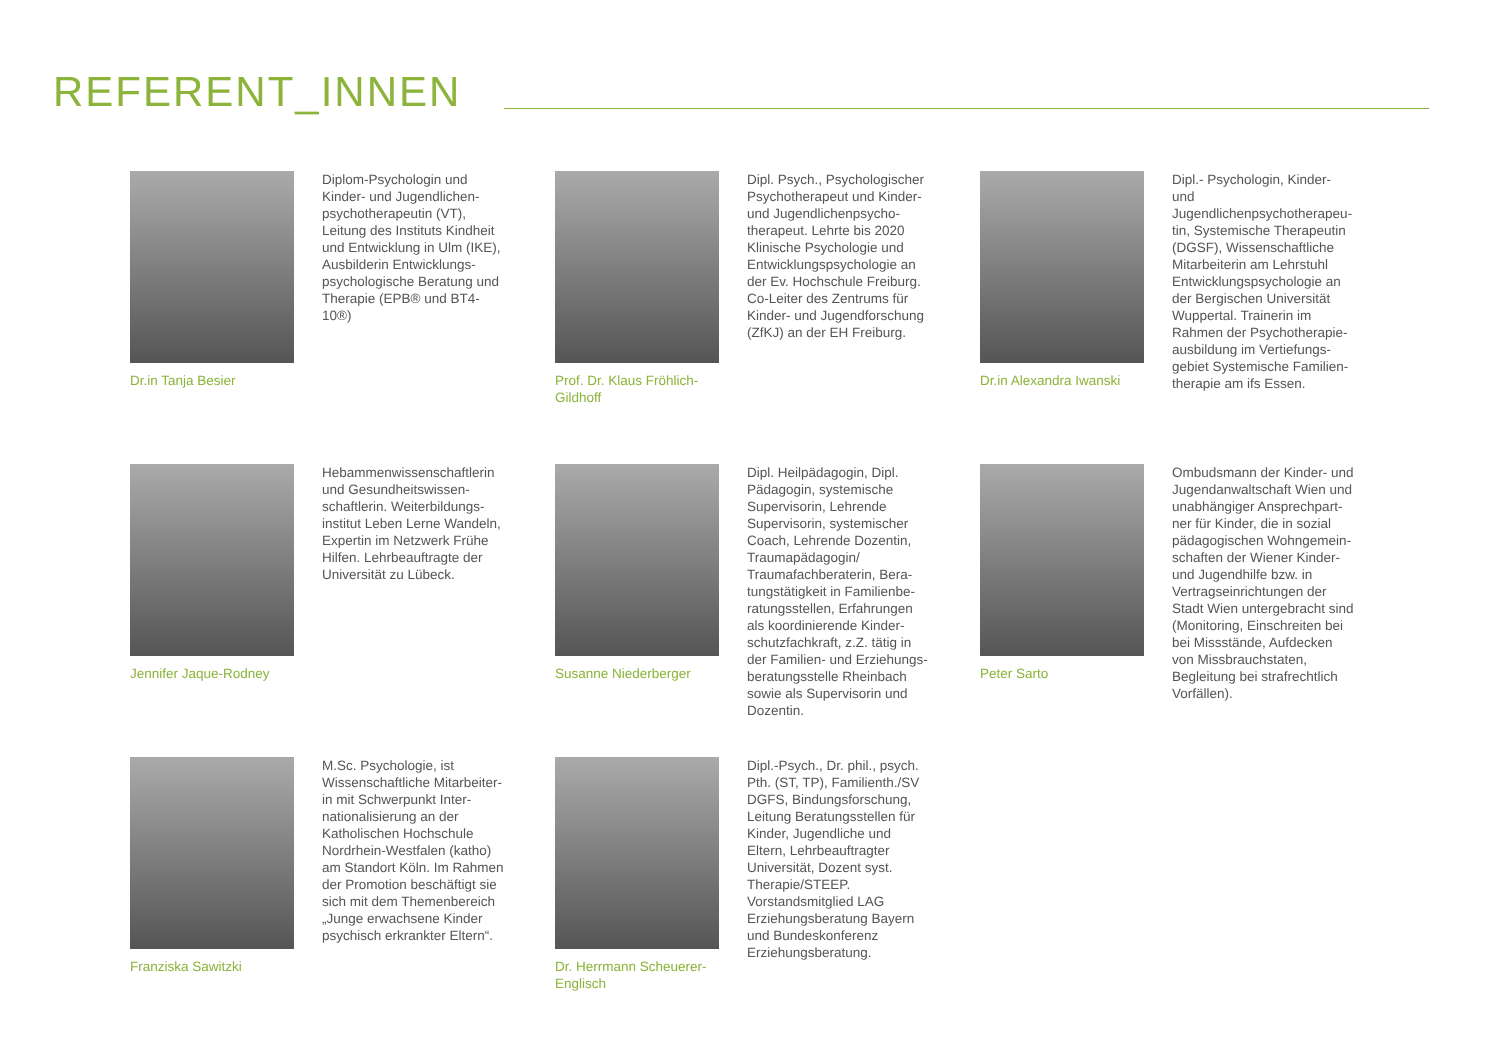REFERENT_INNEN
Dr.in Tanja Besier
Diplom-Psychologin und Kinder- und Jugendlichen-psychotherapeutin (VT), Leitung des Instituts Kindheit und Entwicklung in Ulm (IKE), Ausbilderin Entwicklungs-psychologische Beratung und Therapie (EPB® und BT4-10®)
Prof. Dr. Klaus Fröhlich-Gildhoff
Dipl. Psych., Psychologischer Psychotherapeut und Kinder- und Jugendlichenpsycho-therapeut. Lehrte bis 2020 Klinische Psychologie und Entwicklungspsychologie an der Ev. Hochschule Freiburg. Co-Leiter des Zentrums für Kinder- und Jugendforschung (ZfKJ) an der EH Freiburg.
Dr.in Alexandra Iwanski
Dipl.- Psychologin, Kinder- und Jugendlichenpsychotherapeu-tin, Systemische Therapeutin (DGSF), Wissenschaftliche Mitarbeiterin am Lehrstuhl Entwicklungspsychologie an der Bergischen Universität Wuppertal. Trainerin im Rahmen der Psychotherapie-ausbildung im Vertiefungs-gebiet Systemische Familien-therapie am ifs Essen.
Jennifer Jaque-Rodney
Hebammenwissenschaftlerin und Gesundheitswissen-schaftlerin. Weiterbildungs-institut Leben Lerne Wandeln, Expertin im Netzwerk Frühe Hilfen. Lehrbeauftragte der Universität zu Lübeck.
Susanne Niederberger
Dipl. Heilpädagogin, Dipl. Pädagogin, systemische Supervisorin, Lehrende Supervisorin, systemischer Coach, Lehrende Dozentin, Traumapädagogin/ Traumafachberaterin, Bera-tungstätigkeit in Familienbe-ratungsstellen, Erfahrungen als koordinierende Kinder-schutzfachkraft, z.Z. tätig in der Familien- und Erziehungs-beratungsstelle Rheinbach sowie als Supervisorin und Dozentin.
Peter Sarto
Ombudsmann der Kinder- und Jugendanwaltschaft Wien und unabhängiger Ansprechpart-ner für Kinder, die in sozial pädagogischen Wohngemein-schaften der Wiener Kinder- und Jugendhilfe bzw. in Vertragseinrichtungen der Stadt Wien untergebracht sind (Monitoring, Einschreiten bei bei Missstände, Aufdecken von Missbrauchstaten, Begleitung bei strafrechtlich Vorfällen).
Franziska Sawitzki
M.Sc. Psychologie, ist Wissenschaftliche Mitarbeiter-in mit Schwerpunkt Inter-nationalisierung an der Katholischen Hochschule Nordrhein-Westfalen (katho) am Standort Köln. Im Rahmen der Promotion beschäftigt sie sich mit dem Themenbereich „Junge erwachsene Kinder psychisch erkrankter Eltern“.
Dr. Herrmann Scheuerer-Englisch
Dipl.-Psych., Dr. phil., psych. Pth. (ST, TP), Familienth./SV DGFS, Bindungsforschung, Leitung Beratungsstellen für Kinder, Jugendliche und Eltern, Lehrbeauftragter Universität, Dozent syst. Therapie/STEEP. Vorstandsmitglied LAG Erziehungsberatung Bayern und Bundeskonferenz Erziehungsberatung.